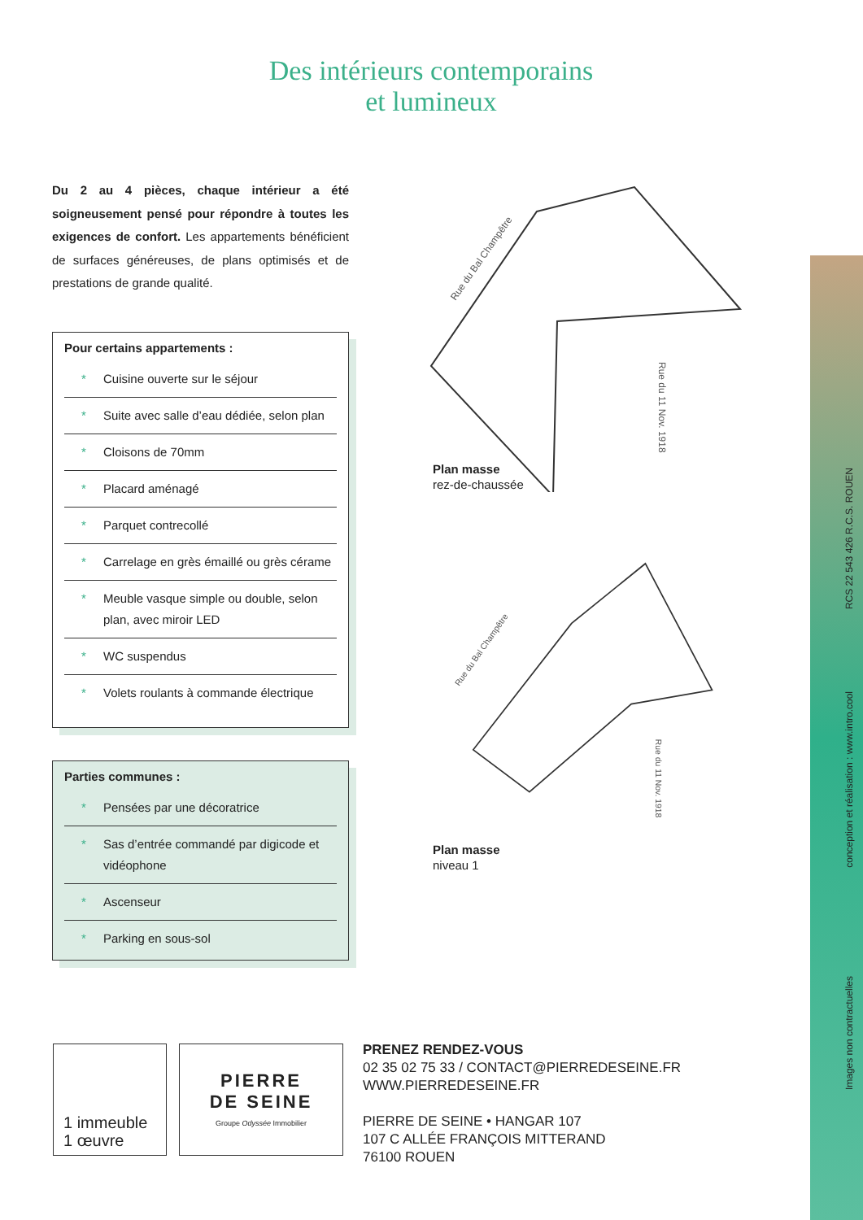Des intérieurs contemporains
et lumineux
Du 2 au 4 pièces, chaque intérieur a été soigneusement pensé pour répondre à toutes les exigences de confort. Les appartements bénéficient de surfaces généreuses, de plans optimisés et de prestations de grande qualité.
Pour certains appartements :
* Cuisine ouverte sur le séjour
* Suite avec salle d’eau dédiée, selon plan
* Cloisons de 70mm
* Placard aménagé
* Parquet contrecollé
* Carrelage en grès émaillé ou grès cérame
* Meuble vasque simple ou double, selon plan, avec miroir LED
* WC suspendus
* Volets roulants à commande électrique
Parties communes :
* Pensées par une décoratrice
* Sas d’entrée commandé par digicode et vidéophone
* Ascenseur
* Parking en sous-sol
Rue du Bal Champêtre
Rue du 11 Nov. 1918
Plan masse
rez-de-chaussée
Rue du Bal Champêtre
Rue du 11 Nov. 1918
Plan masse
niveau 1
RCS 22 543 426 R.C.S. ROUEN
conception et réalisation : www.intro.cool
Images non contractuelles
1 immeuble
1 œuvre
PIERRE
DE SEINE
Groupe Odyssée Immobilier
PRENEZ RENDEZ-VOUS
02 35 02 75 33 / CONTACT@PIERREDESEINE.FR
WWW.PIERREDESEINE.FR
PIERRE DE SEINE • HANGAR 107
107 C ALLÉE FRANÇOIS MITTERAND
76100 ROUEN